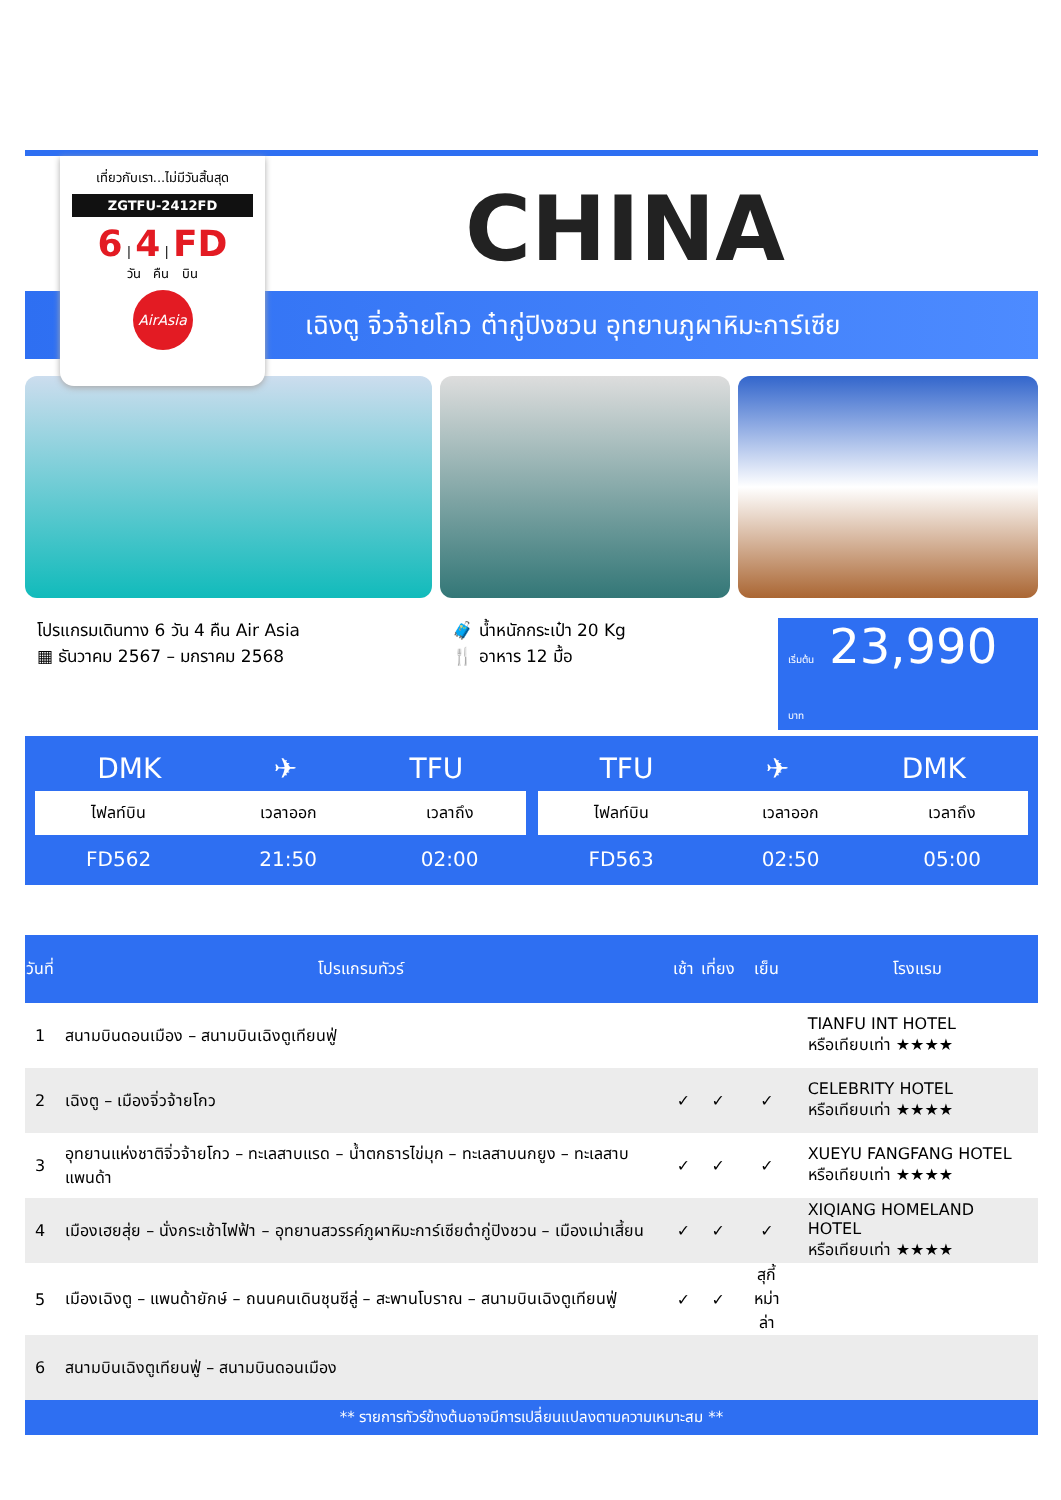เที่ยวกับเรา...ไม่มีวันสิ้นสุด
ZGTFU-2412FD
6 | 4 | FD
วัน คืน บิน
AirAsia
CHINA
เฉิงตู จิ่วจ้ายโกว ต๋ากู่ปิงชวน อุทยานภูผาหิมะการ์เซีย
โปรแกรมเดินทาง 6 วัน 4 คืน Air Asia
▦ ธันวาคม 2567 – มกราคม 2568
🧳 น้ำหนักกระเป๋า 20 Kg
🍴 อาหาร 12 มื้อ
เริ่มต้น 23,990 บาท
DMK ✈ TFU
| ไฟลท์บิน | เวลาออก | เวลาถึง |
| --- | --- | --- |
| FD562 | 21:50 | 02:00 |
TFU ✈ DMK
| ไฟลท์บิน | เวลาออก | เวลาถึง |
| --- | --- | --- |
| FD563 | 02:50 | 05:00 |
| วันที่ | โปรแกรมทัวร์ | เช้า | เที่ยง | เย็น | โรงแรม |
| --- | --- | --- | --- | --- | --- |
| 1 | สนามบินดอนเมือง – สนามบินเฉิงตูเทียนฟู่ | | | | TIANFU INT HOTEL หรือเทียบเท่า ★★★★ |
| 2 | เฉิงตู – เมืองจิ่วจ้ายโกว | ✓ | ✓ | ✓ | CELEBRITY HOTEL หรือเทียบเท่า ★★★★ |
| 3 | อุทยานแห่งชาติจิ่วจ้ายโกว – ทะเลสาบแรด – น้ำตกธารไข่มุก – ทะเลสาบนกยูง – ทะเลสาบแพนด้า | ✓ | ✓ | ✓ | XUEYU FANGFANG HOTEL หรือเทียบเท่า ★★★★ |
| 4 | เมืองเฮยสุ่ย – นั่งกระเช้าไฟฟ้า – อุทยานสวรรค์ภูผาหิมะการ์เซียต๋ากู่ปิงชวน – เมืองเม่าเสี้ยน | ✓ | ✓ | ✓ | XIQIANG HOMELAND HOTEL หรือเทียบเท่า ★★★★ |
| 5 | เมืองเฉิงตู – แพนด้ายักษ์ – ถนนคนเดินชุนซีลู่ – สะพานโบราณ – สนามบินเฉิงตูเทียนฟู่ | ✓ | ✓ | สุกี้ หม่าล่า | |
| 6 | สนามบินเฉิงตูเทียนฟู่ – สนามบินดอนเมือง | | | | |
** รายการทัวร์ข้างต้นอาจมีการเปลี่ยนแปลงตามความเหมาะสม **